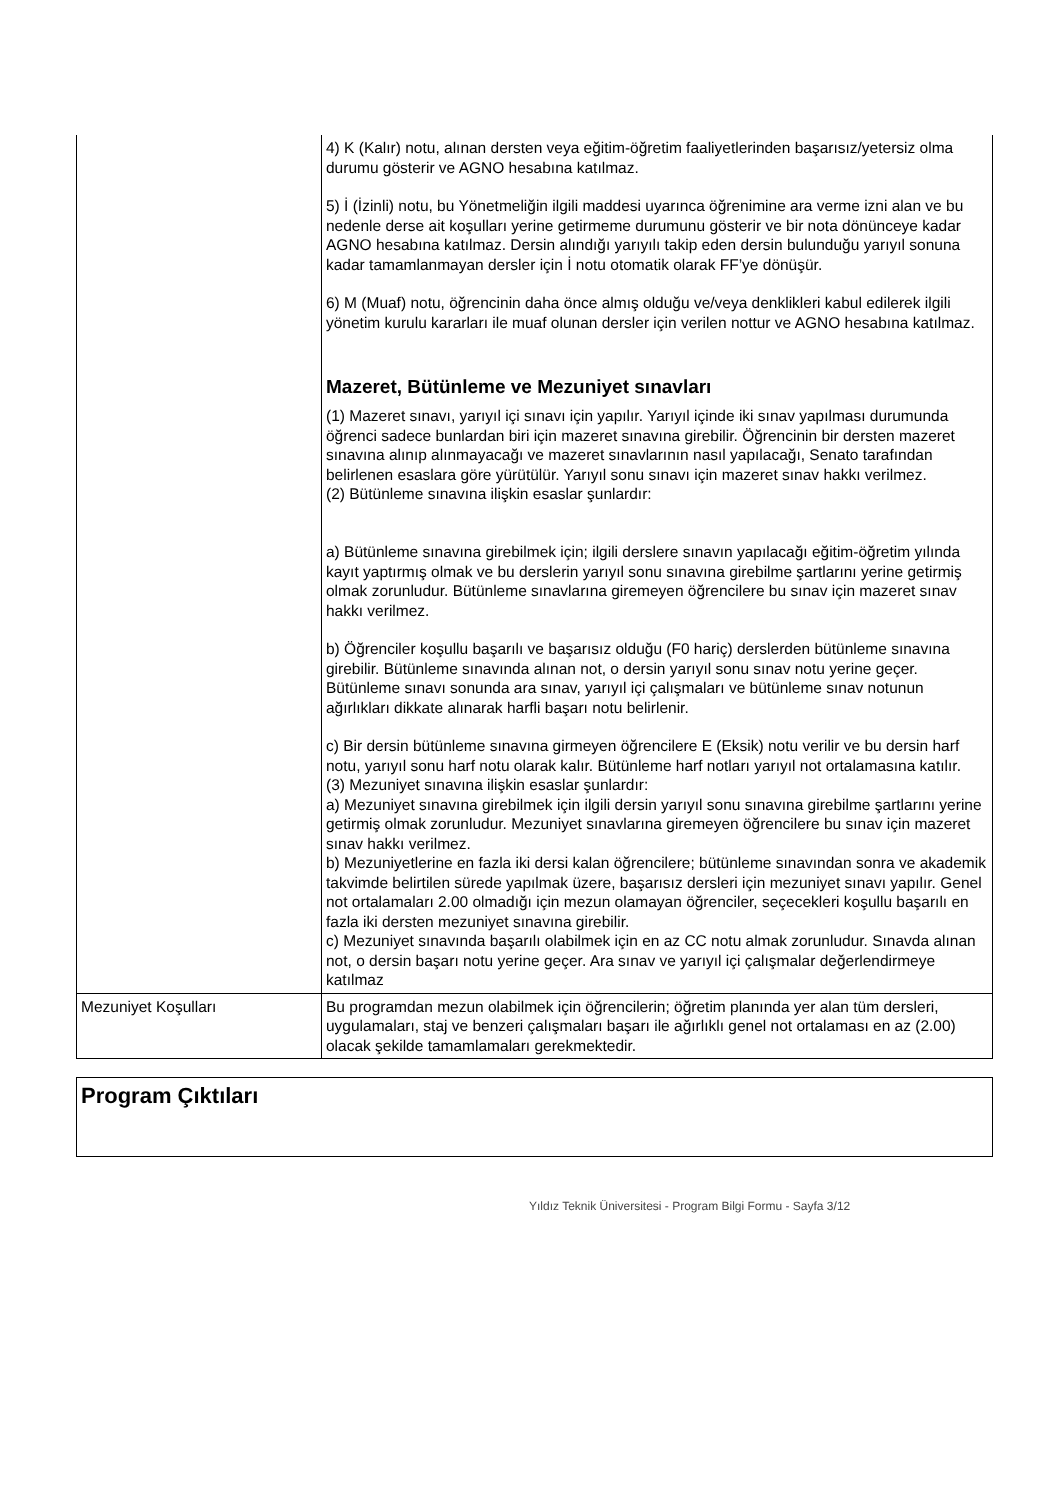| | 4) K (Kalır) notu, alınan dersten veya eğitim-öğretim faaliyetlerinden başarısız/yetersiz olma durumu gösterir ve AGNO hesabına katılmaz. 5) İ (İzinli) notu, bu Yönetmeliğin ilgili maddesi uyarınca öğrenimine ara verme izni alan ve bu nedenle derse ait koşulları yerine getirmeme durumunu gösterir ve bir nota dönünceye kadar AGNO hesabına katılmaz. Dersin alındığı yarıyılı takip eden dersin bulunduğu yarıyıl sonuna kadar tamamlanmayan dersler için İ notu otomatik olarak FF’ye dönüşür. 6) M (Muaf) notu, öğrencinin daha önce almış olduğu ve/veya denklikleri kabul edilerek ilgili yönetim kurulu kararları ile muaf olunan dersler için verilen nottur ve AGNO hesabına katılmaz. Mazeret, Bütünleme ve Mezuniyet sınavları (1) Mazeret sınavı, yarıyıl içi sınavı için yapılır. Yarıyıl içinde iki sınav yapılması durumunda öğrenci sadece bunlardan biri için mazeret sınavına girebilir. Öğrencinin bir dersten mazeret sınavına alınıp alınmayacağı ve mazeret sınavlarının nasıl yapılacağı, Senato tarafından belirlenen esaslara göre yürütülür. Yarıyıl sonu sınavı için mazeret sınav hakkı verilmez. (2) Bütünleme sınavına ilişkin esaslar şunlardır: a) Bütünleme sınavına girebilmek için; ilgili derslere sınavın yapılacağı eğitim-öğretim yılında kayıt yaptırmış olmak ve bu derslerin yarıyıl sonu sınavına girebilme şartlarını yerine getirmiş olmak zorunludur. Bütünleme sınavlarına giremeyen öğrencilere bu sınav için mazeret sınav hakkı verilmez. b) Öğrenciler koşullu başarılı ve başarısız olduğu (F0 hariç) derslerden bütünleme sınavına girebilir. Bütünleme sınavında alınan not, o dersin yarıyıl sonu sınav notu yerine geçer. Bütünleme sınavı sonunda ara sınav, yarıyıl içi çalışmaları ve bütünleme sınav notunun ağırlıkları dikkate alınarak harfli başarı notu belirlenir. c) Bir dersin bütünleme sınavına girmeyen öğrencilere E (Eksik) notu verilir ve bu dersin harf notu, yarıyıl sonu harf notu olarak kalır. Bütünleme harf notları yarıyıl not ortalamasına katılır. (3) Mezuniyet sınavına ilişkin esaslar şunlardır: a) Mezuniyet sınavına girebilmek için ilgili dersin yarıyıl sonu sınavına girebilme şartlarını yerine getirmiş olmak zorunludur. Mezuniyet sınavlarına giremeyen öğrencilere bu sınav için mazeret sınav hakkı verilmez. b) Mezuniyetlerine en fazla iki dersi kalan öğrencilere; bütünleme sınavından sonra ve akademik takvimde belirtilen sürede yapılmak üzere, başarısız dersleri için mezuniyet sınavı yapılır. Genel not ortalamaları 2.00 olmadığı için mezun olamayan öğrenciler, seçecekleri koşullu başarılı en fazla iki dersten mezuniyet sınavına girebilir. c) Mezuniyet sınavında başarılı olabilmek için en az CC notu almak zorunludur. Sınavda alınan not, o dersin başarı notu yerine geçer. Ara sınav ve yarıyıl içi çalışmalar değerlendirmeye katılmaz |
| Mezuniyet Koşulları | Bu programdan mezun olabilmek için öğrencilerin; öğretim planında yer alan tüm dersleri, uygulamaları, staj ve benzeri çalışmaları başarı ile ağırlıklı genel not ortalaması en az (2.00) olacak şekilde tamamlamaları gerekmektedir. |
Program Çıktıları
Yıldız Teknik Üniversitesi - Program Bilgi Formu - Sayfa 3/12